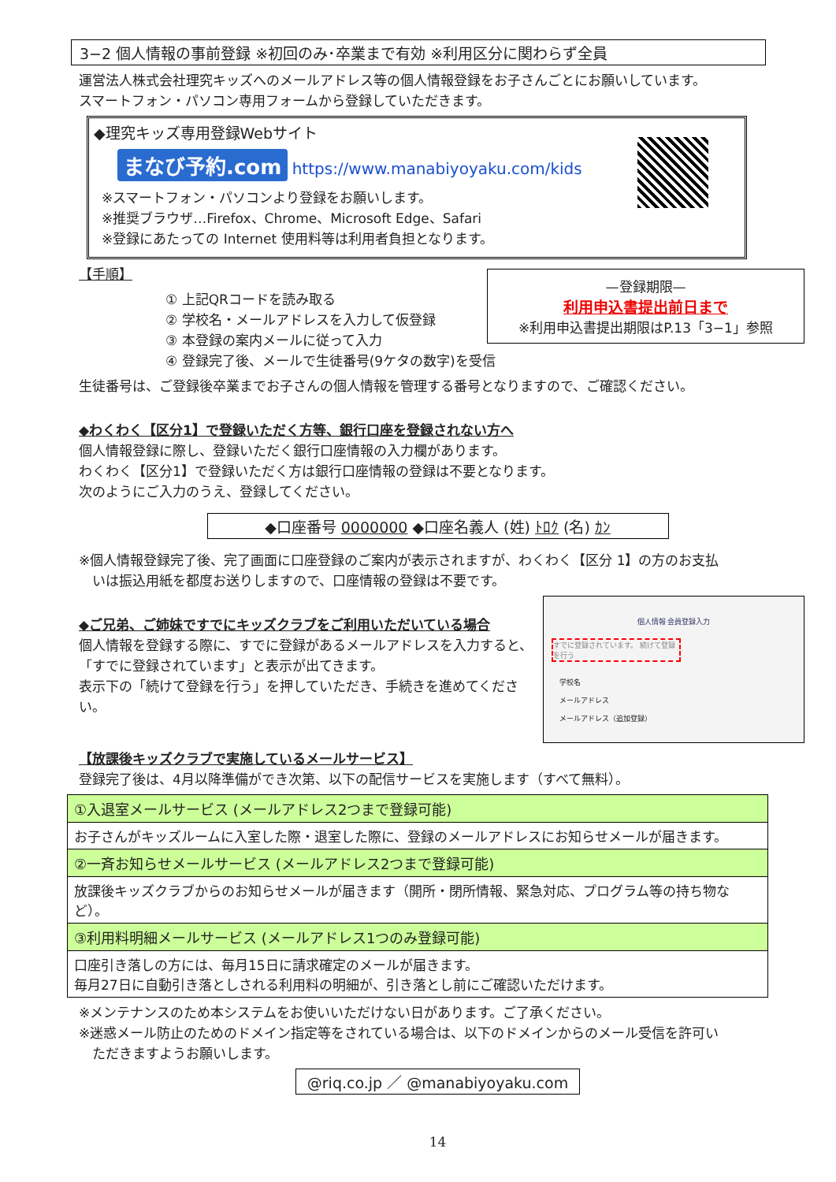3−2 個人情報の事前登録 ※初回のみ･卒業まで有効 ※利用区分に関わらず全員
運営法人株式会社理究キッズへのメールアドレス等の個人情報登録をお子さんごとにお願いしています。
スマートフォン・パソコン専用フォームから登録していただきます。
◆理究キッズ専用登録Webサイト
まなび予約.com https://www.manabiyoyaku.com/kids
※スマートフォン・パソコンより登録をお願いします。
※推奨ブラウザ…Firefox、Chrome、Microsoft Edge、Safari
※登録にあたっての Internet 使用料等は利用者負担となります。
—登録期限—
利用申込書提出前日まで
※利用申込書提出期限はP.13「3−1」参照
【手順】
① 上記QRコードを読み取る
② 学校名・メールアドレスを入力して仮登録
③ 本登録の案内メールに従って入力
④ 登録完了後、メールで生徒番号(9ケタの数字)を受信
生徒番号は、ご登録後卒業までお子さんの個人情報を管理する番号となりますので、ご確認ください。
◆わくわく【区分1】で登録いただく方等、銀行口座を登録されない方へ
個人情報登録に際し、登録いただく銀行口座情報の入力欄があります。
わくわく【区分1】で登録いただく方は銀行口座情報の登録は不要となります。
次のようにご入力のうえ、登録してください。
◆口座番号 0000000 ◆口座名義人 (姓) ﾄﾛｸ (名) ｶﾝ
※個人情報登録完了後、完了画面に口座登録のご案内が表示されますが、わくわく【区分 1】の方のお支払
　いは振込用紙を都度お送りしますので、口座情報の登録は不要です。
個人情報 会員登録入力
すでに登録されています。 続けて登録を行う
学校名
メールアドレス
メールアドレス（追加登録）
◆ご兄弟、ご姉妹ですでにキッズクラブをご利用いただいている場合
個人情報を登録する際に、すでに登録があるメールアドレスを入力すると、「すでに登録されています」と表示が出てきます。
表示下の「続けて登録を行う」を押していただき、手続きを進めてください。
【放課後キッズクラブで実施しているメールサービス】
登録完了後は、4月以降準備ができ次第、以下の配信サービスを実施します（すべて無料）。
| ①入退室メールサービス (メールアドレス2つまで登録可能) |
| お子さんがキッズルームに入室した際・退室した際に、登録のメールアドレスにお知らせメールが届きます。 |
| ②一斉お知らせメールサービス (メールアドレス2つまで登録可能) |
| 放課後キッズクラブからのお知らせメールが届きます（開所・閉所情報、緊急対応、プログラム等の持ち物など）。 |
| ③利用料明細メールサービス (メールアドレス1つのみ登録可能) |
| 口座引き落しの方には、毎月15日に請求確定のメールが届きます。 毎月27日に自動引き落としされる利用料の明細が、引き落とし前にご確認いただけます。 |
※メンテナンスのため本システムをお使いいただけない日があります。ご了承ください。
※迷惑メール防止のためのドメイン指定等をされている場合は、以下のドメインからのメール受信を許可い
　ただきますようお願いします。
@riq.co.jp ／ @manabiyoyaku.com
14